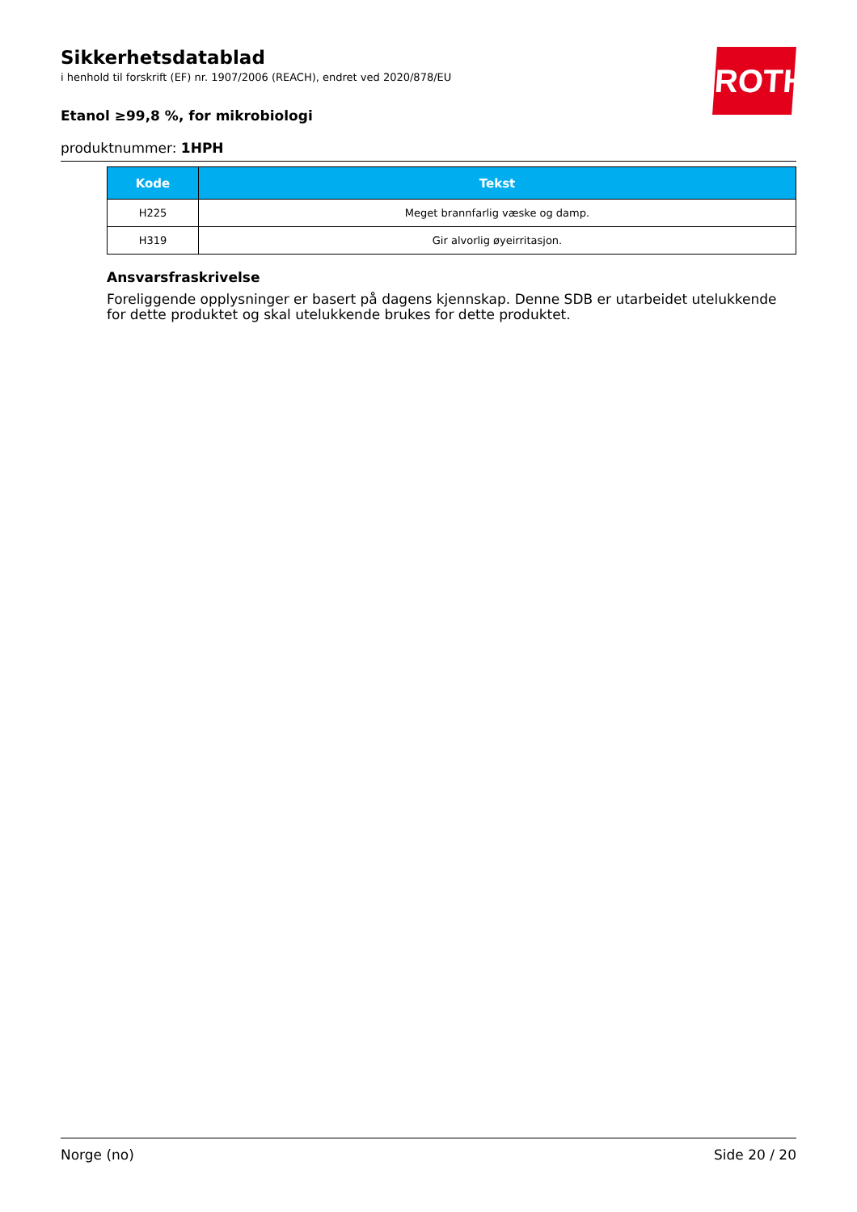ROTH
Sikkerhetsdatablad
i henhold til forskrift (EF) nr. 1907/2006 (REACH), endret ved 2020/878/EU
Etanol ≥99,8 %, for mikrobiologi
produktnummer: 1HPH
| Kode | Tekst |
| --- | --- |
| H225 | Meget brannfarlig væske og damp. |
| H319 | Gir alvorlig øyeirritasjon. |
Ansvarsfraskrivelse
Foreliggende opplysninger er basert på dagens kjennskap. Denne SDB er utarbeidet utelukkende for dette produktet og skal utelukkende brukes for dette produktet.
Norge (no) Side 20 / 20